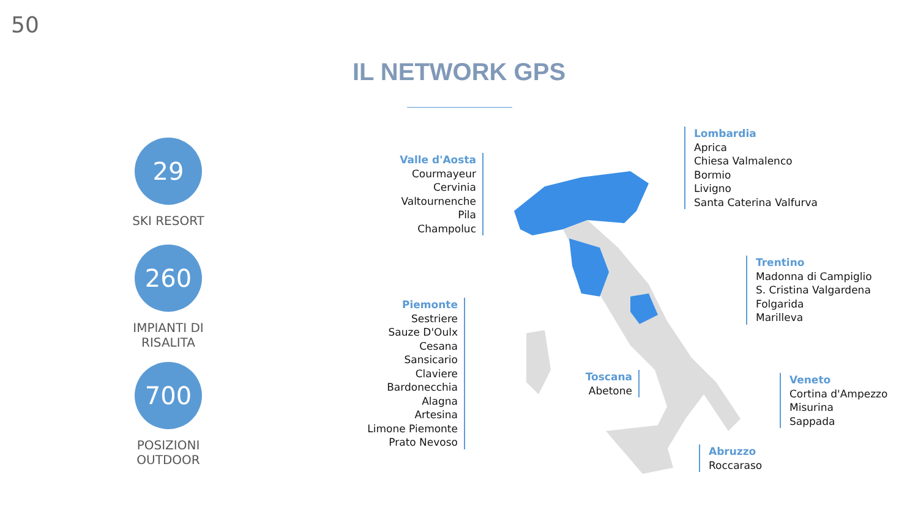50
IL NETWORK GPS
29
SKI RESORT
260
IMPIANTI DI
RISALITA
700
POSIZIONI
OUTDOOR
Valle d'Aosta
Courmayeur
Cervinia
Valtournenche
Pila
Champoluc
Piemonte
Sestriere
Sauze D'Oulx
Cesana
Sansicario
Claviere
Bardonecchia
Alagna
Artesina
Limone Piemonte
Prato Nevoso
Toscana
Abetone
Lombardia
Aprica
Chiesa Valmalenco
Bormio
Livigno
Santa Caterina Valfurva
Trentino
Madonna di Campiglio
S. Cristina Valgardena
Folgarida
Marilleva
Veneto
Cortina d'Ampezzo
Misurina
Sappada
Abruzzo
Roccaraso